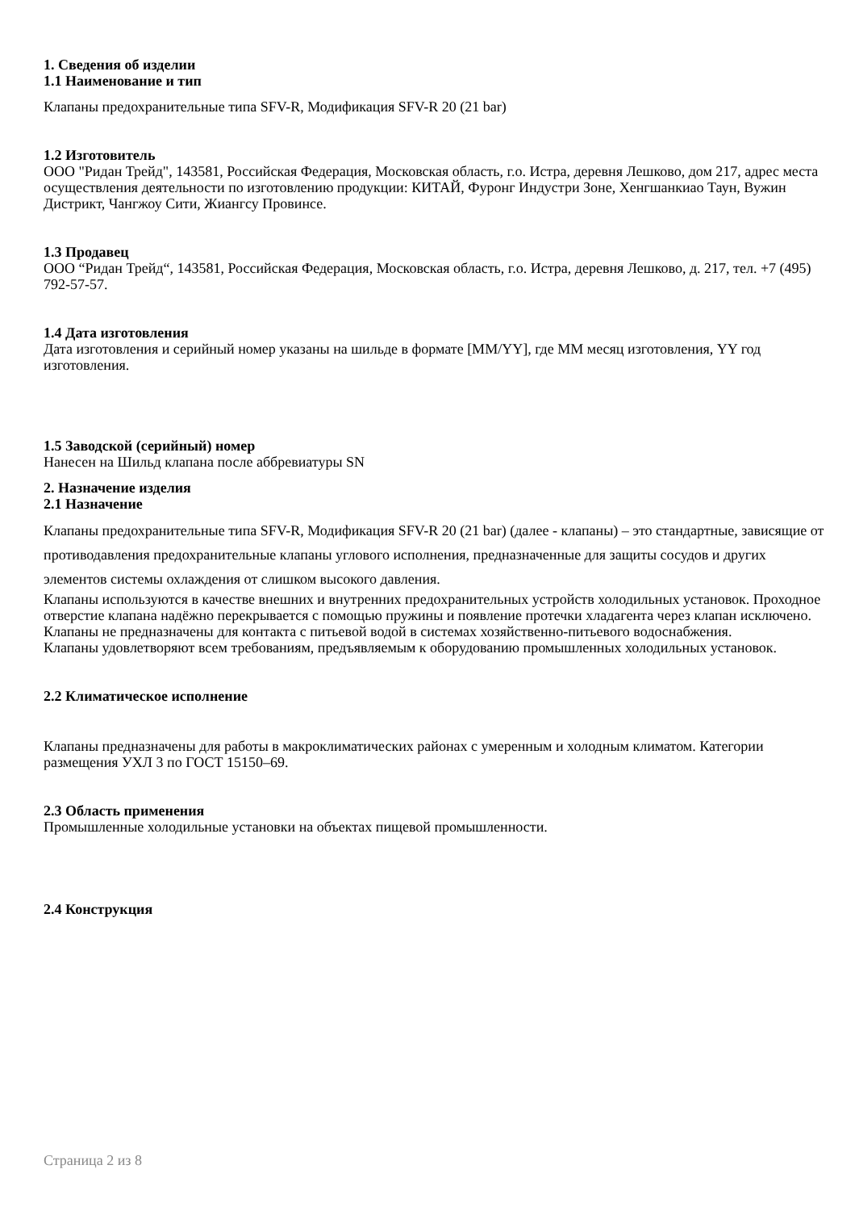1. Сведения об изделии
1.1 Наименование и тип
Клапаны предохранительные типа SFV-R, Модификация SFV-R 20 (21 bar)
1.2 Изготовитель
ООО "Ридан Трейд", 143581, Российская Федерация, Московская область, г.о. Истра, деревня Лешково, дом 217, адрес места осуществления деятельности по изготовлению продукции: КИТАЙ, Фуронг Индустри Зоне, Хенгшанкиао Таун, Вужин Дистрикт, Чангжоу Сити, Жиангсу Провинсе.
1.3 Продавец
ООО “Ридан Трейд“, 143581, Российская Федерация, Московская область, г.о. Истра, деревня Лешково, д. 217, тел. +7 (495) 792-57-57.
1.4 Дата изготовления
Дата изготовления и серийный номер указаны на шильде в формате [MM/YY], где MM месяц изготовления, YY год изготовления.
1.5 Заводской (серийный) номер
Нанесен на Шильд клапана после аббревиатуры SN
2. Назначение изделия
2.1 Назначение
Клапаны предохранительные типа SFV-R, Модификация SFV-R 20 (21 bar) (далее - клапаны) – это стандартные, зависящие от противодавления предохранительные клапаны углового исполнения, предназначенные для защиты сосудов и других элементов системы охлаждения от слишком высокого давления.
Клапаны используются в качестве внешних и внутренних предохранительных устройств холодильных установок. Проходное отверстие клапана надёжно перекрывается с помощью пружины и появление протечки хладагента через клапан исключено.
Клапаны не предназначены для контакта с питьевой водой в системах хозяйственно-питьевого водоснабжения.
Клапаны удовлетворяют всем требованиям, предъявляемым к оборудованию промышленных холодильных установок.
2.2 Климатическое исполнение
Клапаны предназначены для работы в макроклиматических районах с умеренным и холодным климатом. Категории размещения УХЛ 3 по ГОСТ 15150–69.
2.3 Область применения
Промышленные холодильные установки на объектах пищевой промышленности.
2.4 Конструкция
Страница 2 из 8